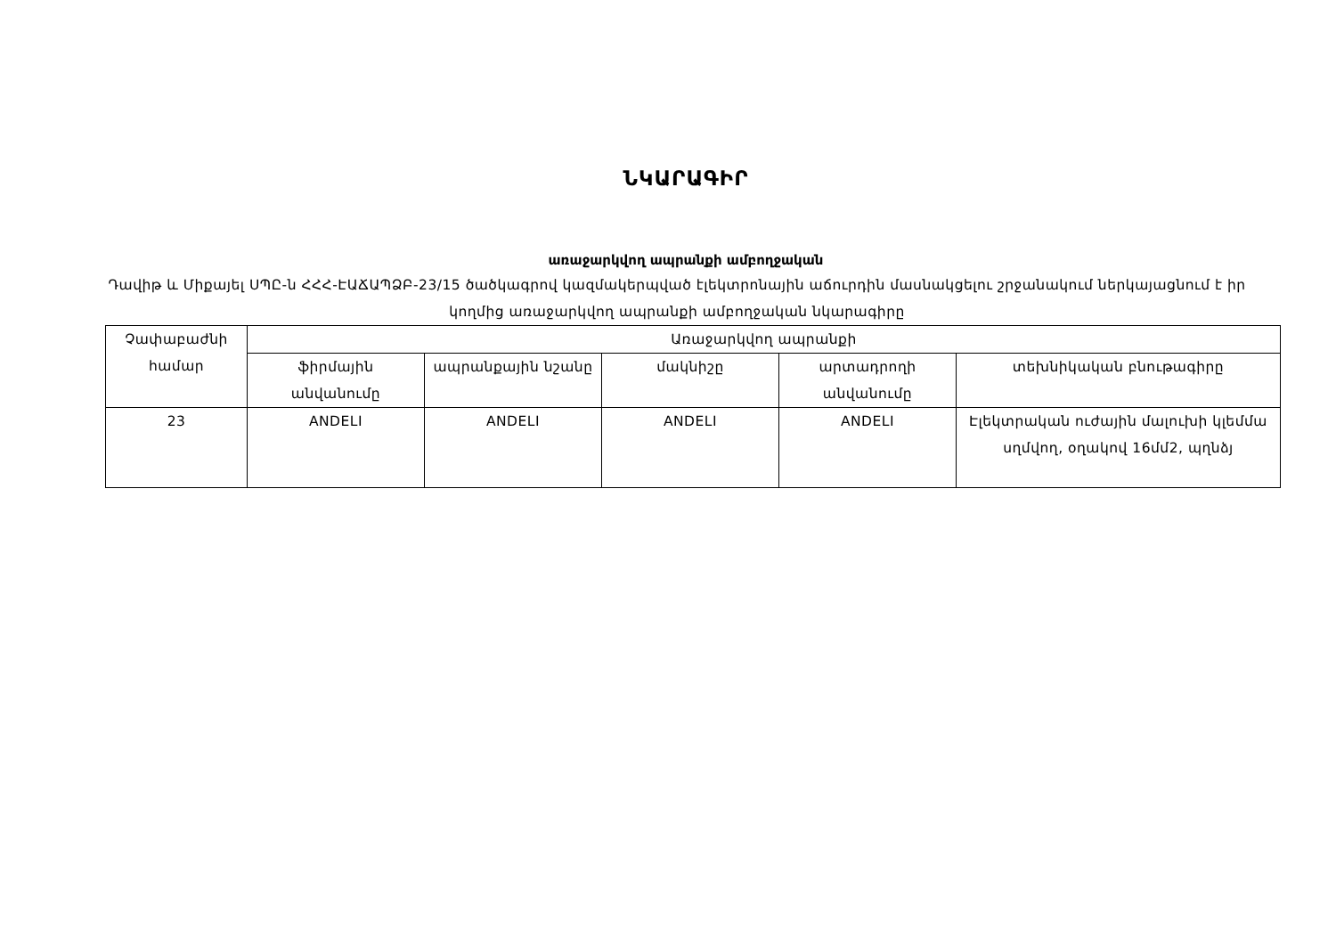ՆԿԱՐԱԳԻՐ
առաջարկվող ապրանքի ամբողջական
Դավիթ և Միքայել ՍՊԸ-ն ՀՀՀ-ԷԱՃԱՊՁԲ-23/15 ծածկագրով կազմակերպված էլեկտրոնային աճուրդին մասնակցելու շրջանակում ներկայացնում է իր կողմից առաջարկվող ապրանքի ամբողջական նկարագիրը
| Չափաբաժնի համար | Առաջարկվող ապրանքի | | | | |
| --- | --- | --- | --- | --- | --- |
| | ֆիրմային անվանումը | ապրանքային նշանը | մակնիշը | արտադրողի անվանումը | տեխնիկական բնութագիրը |
| 23 | ANDELI | ANDELI | ANDELI | ANDELI | Էլեկտրական ուժային մալուխի կլեմմա սղմվող, օղակով 16մմ2, պղնձյ |